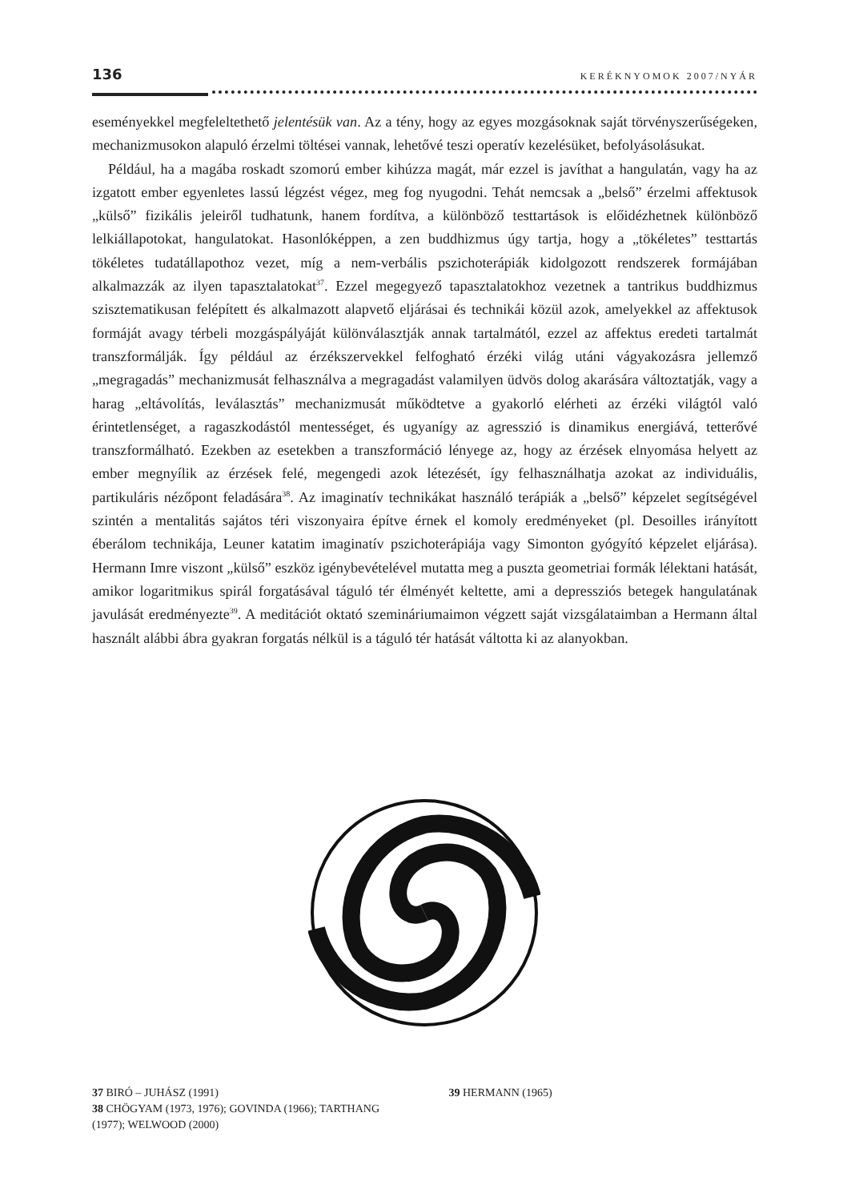136 KERÉKNYOMOK 2007/NYÁR
eseményekkel megfeleltethető jelentésük van. Az a tény, hogy az egyes mozgásoknak saját törvényszerűségeken, mechanizmusokon alapuló érzelmi töltései vannak, lehetővé teszi operatív kezelésüket, befolyásolásukat.
Például, ha a magába roskadt szomorú ember kihúzza magát, már ezzel is javíthat a hangulatán, vagy ha az izgatott ember egyenletes lassú légzést végez, meg fog nyugodni. Tehát nemcsak a „belső” érzelmi affektusok „külső” fizikális jeleiről tudhatunk, hanem fordítva, a különböző testtartások is előidézhetnek különböző lelkiállapotokat, hangulatokat. Hasonlóképpen, a zen buddhizmus úgy tartja, hogy a „tökéletes” testtartás tökéletes tudatállapothoz vezet, míg a nem-verbális pszichoterápiák kidolgozott rendszerek formájában alkalmazzák az ilyen tapasztalatokat<sup>37</sup>. Ezzel megegyező tapasztalatokhoz vezetnek a tantrikus buddhizmus szisztematikusan felépített és alkalmazott alapvető eljárásai és technikái közül azok, amelyekkel az affektusok formáját avagy térbeli mozgáspályáját különválasztják annak tartalmától, ezzel az affektus eredeti tartalmát transzformálják. Így például az érzékszervekkel felfogható érzéki világ utáni vágyakozásra jellemző „megragadás” mechanizmusát felhasználva a megragadást valamilyen üdvös dolog akarására változtatják, vagy a harag „eltávolítás, leválasztás” mechanizmusát működtetve a gyakorló elérheti az érzéki világtól való érintetlenséget, a ragaszkodástól mentességet, és ugyanígy az agresszió is dinamikus energiává, tetterővé transzformálható. Ezekben az esetekben a transzformáció lényege az, hogy az érzések elnyomása helyett az ember megnyílik az érzések felé, megengedi azok létezését, így felhasználhatja azokat az individuális, partikuláris nézőpont feladására<sup>38</sup>. Az imaginatív technikákat használó terápiák a „belső” képzelet segítségével szintén a mentalitás sajátos téri viszonyaira építve érnek el komoly eredményeket (pl. Desoilles irányított éberálom technikája, Leuner katatim imaginatív pszichoterápiája vagy Simonton gyógyító képzelet eljárása). Hermann Imre viszont „külső” eszköz igénybevételével mutatta meg a puszta geometriai formák lélektani hatását, amikor logaritmikus spirál forgatásával táguló tér élményét keltette, ami a depressziós betegek hangulatának javulását eredményezte<sup>39</sup>. A meditációt oktató szemináriumaimon végzett saját vizsgálataimban a Hermann által használt alábbi ábra gyakran forgatás nélkül is a táguló tér hatását váltotta ki az alanyokban.
37 BIRÓ – JUHÁSZ (1991)
38 CHÖGYAM (1973, 1976); GOVINDA (1966); TARTHANG (1977); WELWOOD (2000)
39 HERMANN (1965)